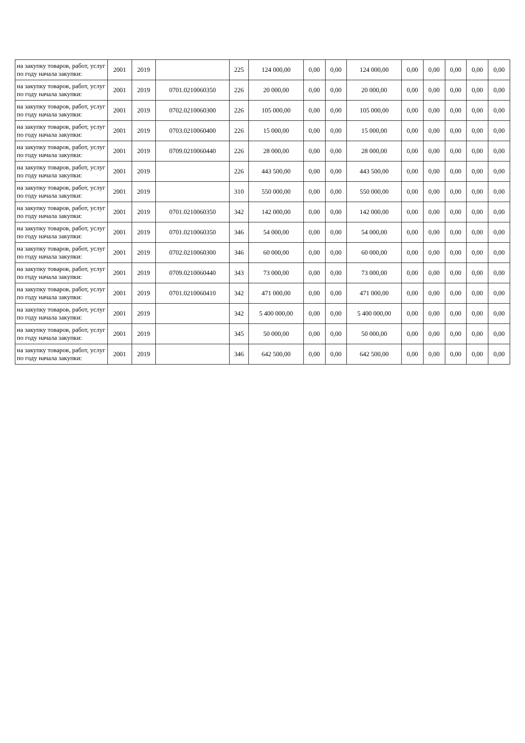| на закупку товаров, работ, услуг по году начала закупки: | 2001 | 2019 | | 225 | 124 000,00 | 0,00 | 0,00 | 124 000,00 | 0,00 | 0,00 | 0,00 | 0,00 | 0,00 |
| на закупку товаров, работ, услуг по году начала закупки: | 2001 | 2019 | 0701.0210060350 | 226 | 20 000,00 | 0,00 | 0,00 | 20 000,00 | 0,00 | 0,00 | 0,00 | 0,00 | 0,00 |
| на закупку товаров, работ, услуг по году начала закупки: | 2001 | 2019 | 0702.0210060300 | 226 | 105 000,00 | 0,00 | 0,00 | 105 000,00 | 0,00 | 0,00 | 0,00 | 0,00 | 0,00 |
| на закупку товаров, работ, услуг по году начала закупки: | 2001 | 2019 | 0703.0210060400 | 226 | 15 000,00 | 0,00 | 0,00 | 15 000,00 | 0,00 | 0,00 | 0,00 | 0,00 | 0,00 |
| на закупку товаров, работ, услуг по году начала закупки: | 2001 | 2019 | 0709.0210060440 | 226 | 28 000,00 | 0,00 | 0,00 | 28 000,00 | 0,00 | 0,00 | 0,00 | 0,00 | 0,00 |
| на закупку товаров, работ, услуг по году начала закупки: | 2001 | 2019 | | 226 | 443 500,00 | 0,00 | 0,00 | 443 500,00 | 0,00 | 0,00 | 0,00 | 0,00 | 0,00 |
| на закупку товаров, работ, услуг по году начала закупки: | 2001 | 2019 | | 310 | 550 000,00 | 0,00 | 0,00 | 550 000,00 | 0,00 | 0,00 | 0,00 | 0,00 | 0,00 |
| на закупку товаров, работ, услуг по году начала закупки: | 2001 | 2019 | 0701.0210060350 | 342 | 142 000,00 | 0,00 | 0,00 | 142 000,00 | 0,00 | 0,00 | 0,00 | 0,00 | 0,00 |
| на закупку товаров, работ, услуг по году начала закупки: | 2001 | 2019 | 0701.0210060350 | 346 | 54 000,00 | 0,00 | 0,00 | 54 000,00 | 0,00 | 0,00 | 0,00 | 0,00 | 0,00 |
| на закупку товаров, работ, услуг по году начала закупки: | 2001 | 2019 | 0702.0210060300 | 346 | 60 000,00 | 0,00 | 0,00 | 60 000,00 | 0,00 | 0,00 | 0,00 | 0,00 | 0,00 |
| на закупку товаров, работ, услуг по году начала закупки: | 2001 | 2019 | 0709.0210060440 | 343 | 73 000,00 | 0,00 | 0,00 | 73 000,00 | 0,00 | 0,00 | 0,00 | 0,00 | 0,00 |
| на закупку товаров, работ, услуг по году начала закупки: | 2001 | 2019 | 0701.0210060410 | 342 | 471 000,00 | 0,00 | 0,00 | 471 000,00 | 0,00 | 0,00 | 0,00 | 0,00 | 0,00 |
| на закупку товаров, работ, услуг по году начала закупки: | 2001 | 2019 | | 342 | 5 400 000,00 | 0,00 | 0,00 | 5 400 000,00 | 0,00 | 0,00 | 0,00 | 0,00 | 0,00 |
| на закупку товаров, работ, услуг по году начала закупки: | 2001 | 2019 | | 345 | 50 000,00 | 0,00 | 0,00 | 50 000,00 | 0,00 | 0,00 | 0,00 | 0,00 | 0,00 |
| на закупку товаров, работ, услуг по году начала закупки: | 2001 | 2019 | | 346 | 642 500,00 | 0,00 | 0,00 | 642 500,00 | 0,00 | 0,00 | 0,00 | 0,00 | 0,00 |